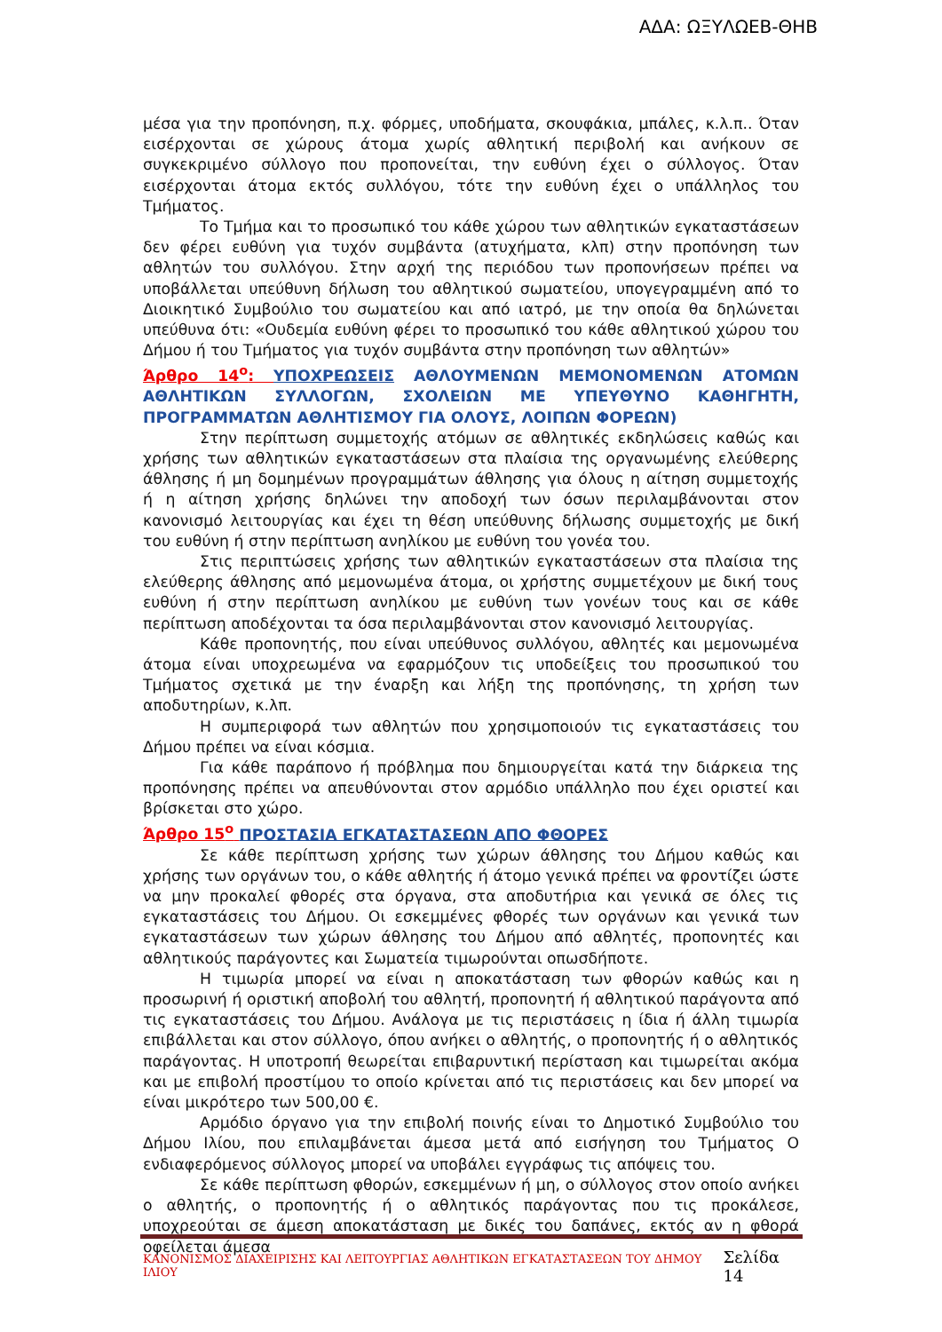ΑΔΑ: ΩΞΥΛΩΕΒ-ΘΗΒ
μέσα για την προπόνηση, π.χ. φόρμες, υποδήματα, σκουφάκια, μπάλες, κ.λ.π.. Όταν εισέρχονται σε χώρους άτομα χωρίς αθλητική περιβολή και ανήκουν σε συγκεκριμένο σύλλογο που προπονείται, την ευθύνη έχει ο σύλλογος. Όταν εισέρχονται άτομα εκτός συλλόγου, τότε την ευθύνη έχει ο υπάλληλος του Τμήματος.
Το Τμήμα και το προσωπικό του κάθε χώρου των αθλητικών εγκαταστάσεων δεν φέρει ευθύνη για τυχόν συμβάντα (ατυχήματα, κλπ) στην προπόνηση των αθλητών του συλλόγου. Στην αρχή της περιόδου των προπονήσεων πρέπει να υποβάλλεται υπεύθυνη δήλωση του αθλητικού σωματείου, υπογεγραμμένη από το Διοικητικό Συμβούλιο του σωματείου και από ιατρό, με την οποία θα δηλώνεται υπεύθυνα ότι: «Ουδεμία ευθύνη φέρει το προσωπικό του κάθε αθλητικού χώρου του Δήμου ή του Τμήματος για τυχόν συμβάντα στην προπόνηση των αθλητών»
Άρθρο 14<sup>ο</sup>: ΥΠΟΧΡΕΩΣΕΙΣ ΑΘΛΟΥΜΕΝΩΝ ΜΕΜΟΝΟΜΕΝΩΝ ΑΤΟΜΩΝ ΑΘΛΗΤΙΚΩΝ ΣΥΛΛΟΓΩΝ, ΣΧΟΛΕΙΩΝ ΜΕ ΥΠΕΥΘΥΝΟ ΚΑΘΗΓΗΤΗ, ΠΡΟΓΡΑΜΜΑΤΩΝ ΑΘΛΗΤΙΣΜΟΥ ΓΙΑ ΟΛΟΥΣ, ΛΟΙΠΩΝ ΦΟΡΕΩΝ)
Στην περίπτωση συμμετοχής ατόμων σε αθλητικές εκδηλώσεις καθώς και χρήσης των αθλητικών εγκαταστάσεων στα πλαίσια της οργανωμένης ελεύθερης άθλησης ή μη δομημένων προγραμμάτων άθλησης για όλους η αίτηση συμμετοχής ή η αίτηση χρήσης δηλώνει την αποδοχή των όσων περιλαμβάνονται στον κανονισμό λειτουργίας και έχει τη θέση υπεύθυνης δήλωσης συμμετοχής με δική του ευθύνη ή στην περίπτωση ανηλίκου με ευθύνη του γονέα του.
Στις περιπτώσεις χρήσης των αθλητικών εγκαταστάσεων στα πλαίσια της ελεύθερης άθλησης από μεμονωμένα άτομα, οι χρήστης συμμετέχουν με δική τους ευθύνη ή στην περίπτωση ανηλίκου με ευθύνη των γονέων τους και σε κάθε περίπτωση αποδέχονται τα όσα περιλαμβάνονται στον κανονισμό λειτουργίας.
Κάθε προπονητής, που είναι υπεύθυνος συλλόγου, αθλητές και μεμονωμένα άτομα είναι υποχρεωμένα να εφαρμόζουν τις υποδείξεις του προσωπικού του Τμήματος σχετικά με την έναρξη και λήξη της προπόνησης, τη χρήση των αποδυτηρίων, κ.λπ.
Η συμπεριφορά των αθλητών που χρησιμοποιούν τις εγκαταστάσεις του Δήμου πρέπει να είναι κόσμια.
Για κάθε παράπονο ή πρόβλημα που δημιουργείται κατά την διάρκεια της προπόνησης πρέπει να απευθύνονται στον αρμόδιο υπάλληλο που έχει οριστεί και βρίσκεται στο χώρο.
Άρθρο 15<sup>ο</sup> ΠΡΟΣΤΑΣΙΑ ΕΓΚΑΤΑΣΤΑΣΕΩΝ ΑΠΟ ΦΘΟΡΕΣ
Σε κάθε περίπτωση χρήσης των χώρων άθλησης του Δήμου καθώς και χρήσης των οργάνων του, ο κάθε αθλητής ή άτομο γενικά πρέπει να φροντίζει ώστε να μην προκαλεί φθορές στα όργανα, στα αποδυτήρια και γενικά σε όλες τις εγκαταστάσεις του Δήμου. Οι εσκεμμένες φθορές των οργάνων και γενικά των εγκαταστάσεων των χώρων άθλησης του Δήμου από αθλητές, προπονητές και αθλητικούς παράγοντες και Σωματεία τιμωρούνται οπωσδήποτε.
Η τιμωρία μπορεί να είναι η αποκατάσταση των φθορών καθώς και η προσωρινή ή οριστική αποβολή του αθλητή, προπονητή ή αθλητικού παράγοντα από τις εγκαταστάσεις του Δήμου. Ανάλογα με τις περιστάσεις η ίδια ή άλλη τιμωρία επιβάλλεται και στον σύλλογο, όπου ανήκει ο αθλητής, ο προπονητής ή ο αθλητικός παράγοντας. Η υποτροπή θεωρείται επιβαρυντική περίσταση και τιμωρείται ακόμα και με επιβολή προστίμου το οποίο κρίνεται από τις περιστάσεις και δεν μπορεί να είναι μικρότερο των 500,00 €.
Αρμόδιο όργανο για την επιβολή ποινής είναι το Δημοτικό Συμβούλιο του Δήμου Ιλίου, που επιλαμβάνεται άμεσα μετά από εισήγηση του Τμήματος Ο ενδιαφερόμενος σύλλογος μπορεί να υποβάλει εγγράφως τις απόψεις του.
Σε κάθε περίπτωση φθορών, εσκεμμένων ή μη, ο σύλλογος στον οποίο ανήκει ο αθλητής, ο προπονητής ή ο αθλητικός παράγοντας που τις προκάλεσε, υποχρεούται σε άμεση αποκατάσταση με δικές του δαπάνες, εκτός αν η φθορά οφείλεται άμεσα
ΚΑΝΟΝΙΣΜΟΣ ΔΙΑΧΕΙΡΙΣΗΣ ΚΑΙ ΛΕΙΤΟΥΡΓΙΑΣ ΑΘΛΗΤΙΚΩΝ ΕΓΚΑΤΑΣΤΑΣΕΩΝ ΤΟΥ ΔΗΜΟΥ ΙΛΙΟΥ Σελίδα 14